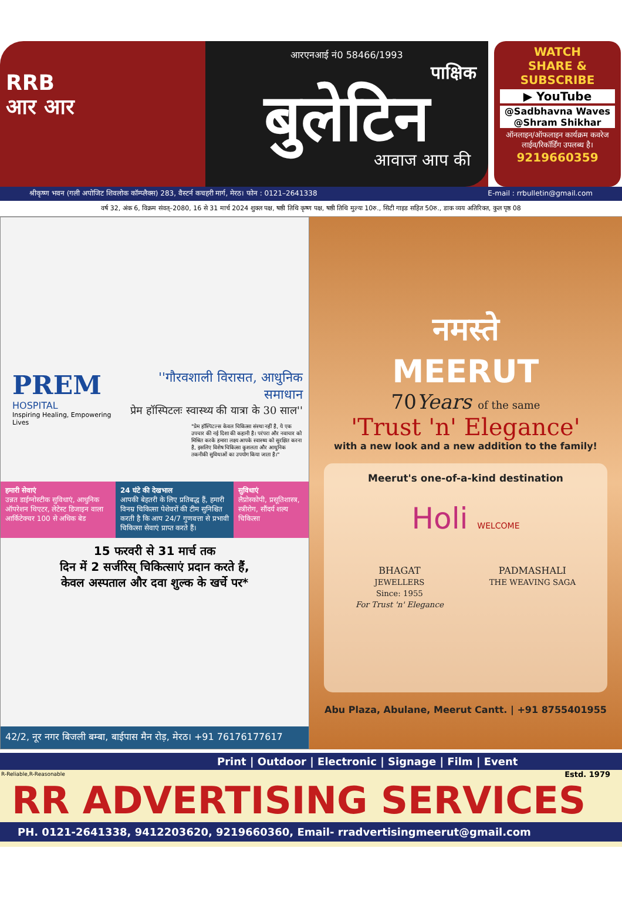RRB
आर आर
आरएनआई नं0 58466/1993
पाक्षिक
बुलेटिन
आवाज आप की
WATCH
SHARE & SUBSCRIBE
▶ YouTube
@Sadbhavna Waves
@Shram Shikhar
ऑनलाइन/ऑफलाइन कार्यक्रम कवरेज लाईव/रिकॉर्डिंग उपलब्ध है।
9219660359
श्रीकृष्ण भवन (गली अपोजिट शिवलोक कॉम्प्लैक्स) 283, वैस्टर्न कचहरी मार्ग, मेरठ। फोन : 0121–2641338 E-mail : rrbulletin@gmail.com
वर्ष 32, अंक 6, विक्रम संवत्–2080, 16 से 31 मार्च 2024 शुक्ल पक्ष, षष्ठी तिथि कृष्ण पक्ष, षष्ठी तिथि मुल्यः 10रु., सिटी गाइड सहित 50रु., डाक व्यय अतिरिक्त, कुल पृष्ठ 08
PREM
HOSPITAL
Inspiring Healing, Empowering Lives
''गौरवशाली विरासत, आधुनिक समाधान
प्रेम हॉस्पिटलः स्वास्थ्य की यात्रा के 30 साल''
"प्रेम हॉस्पिटल्स केवल चिकित्सा संस्था नहीं है, ये एक उपचार की नई दिशा की कहानी है। परंपरा और नवाचार को मिश्रित करके हमारा लक्ष्य आपके स्वास्थ्य को सुरक्षित करना है, इसलिए विशेष चिकित्सा कुशलता और आधुनिक तकनीकी सुविधाओं का उपयोग किया जाता है।"
हमारी सेवाएं
उन्नत डाईग्नोस्टीक सुविधाएं, आधुनिक ऑपरेशन थिएटर, लेटेस्ट डिजाइन वाला आर्किटेक्चर 100 से अधिक बेड
24 घंटे की देखभाल
आपकी बेहतरी के लिए प्रतिबद्ध हैं, हमारी विनम्र चिकित्सा पेशेवरों की टीम सुनिश्चित करती है कि आप 24/7 गुणवत्ता से प्रभावी चिकित्सा सेवाएं प्राप्त करते हैं।
सुविधाएं
लैप्रोस्कोपी, प्रसूतिशास्त्र, स्त्रीरोग, सौंदर्य शल्य चिकित्सा
15 फरवरी से 31 मार्च तक
दिन में 2 सर्जरिस् चिकित्साएं प्रदान करते हैं,
केवल अस्पताल और दवा शुल्क के खर्चे पर*
42/2, नूर नगर बिजली बम्बा, बाईपास मैन रोड़, मेरठ। +91 76176177617
नमस्ते
MEERUT
70Years of the same
'Trust 'n' Elegance'
with a new look and a new addition to the family!
Meerut's one-of-a-kind destination
Holi WELCOME
BHAGAT
JEWELLERS
Since: 1955
For Trust 'n' Elegance
PADMASHALI
THE WEAVING SAGA
Abu Plaza, Abulane, Meerut Cantt. | +91 8755401955
Print | Outdoor | Electronic | Signage | Film | Event
R-Reliable,R-Reasonable
Estd. 1979
RR ADVERTISING SERVICES
PH. 0121-2641338, 9412203620, 9219660360, Email- rradvertisingmeerut@gmail.com